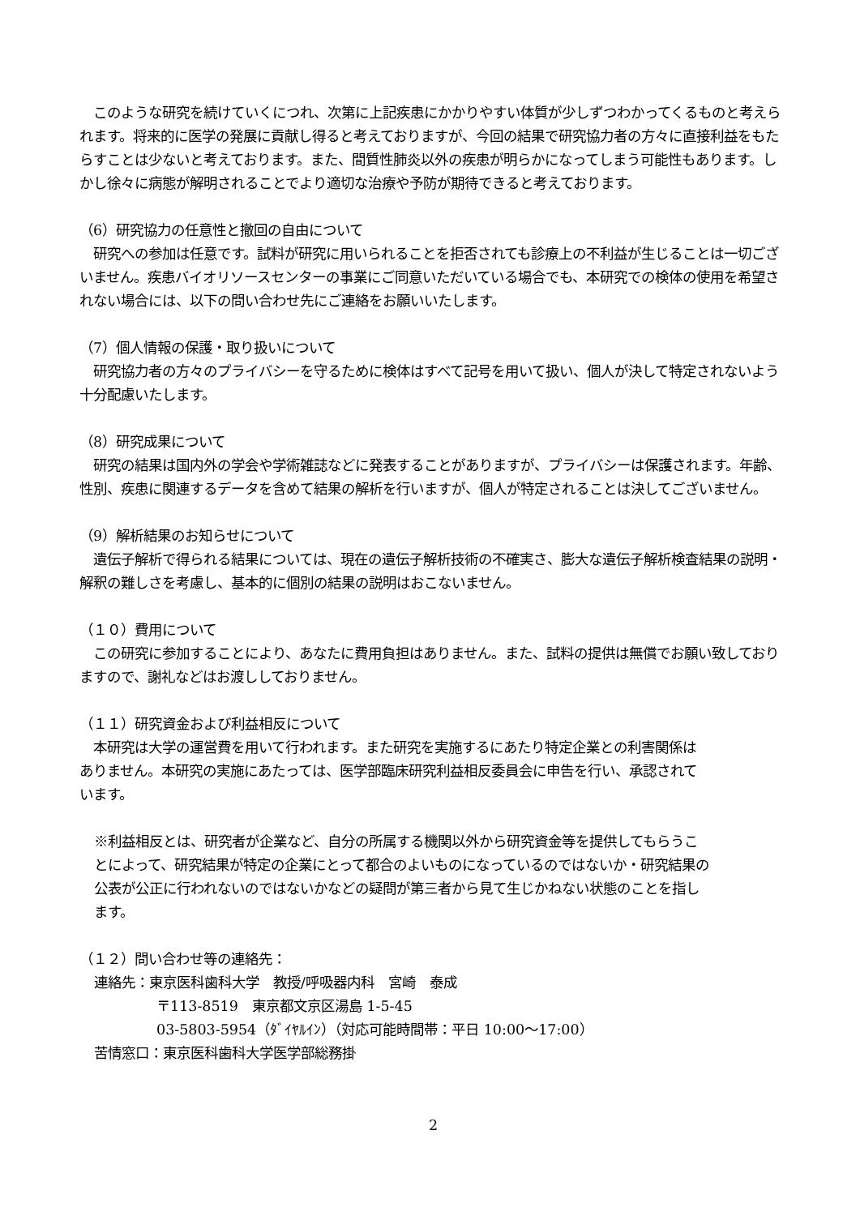このような研究を続けていくにつれ、次第に上記疾患にかかりやすい体質が少しずつわかってくるものと考えられます。将来的に医学の発展に貢献し得ると考えておりますが、今回の結果で研究協力者の方々に直接利益をもたらすことは少ないと考えております。また、間質性肺炎以外の疾患が明らかになってしまう可能性もあります。しかし徐々に病態が解明されることでより適切な治療や予防が期待できると考えております。
（6）研究協力の任意性と撤回の自由について
　研究への参加は任意です。試料が研究に用いられることを拒否されても診療上の不利益が生じることは一切ございません。疾患バイオリソースセンターの事業にご同意いただいている場合でも、本研究での検体の使用を希望されない場合には、以下の問い合わせ先にご連絡をお願いいたします。
（7）個人情報の保護・取り扱いについて
　研究協力者の方々のプライバシーを守るために検体はすべて記号を用いて扱い、個人が決して特定されないよう十分配慮いたします。
（8）研究成果について
　研究の結果は国内外の学会や学術雑誌などに発表することがありますが、プライバシーは保護されます。年齢、性別、疾患に関連するデータを含めて結果の解析を行いますが、個人が特定されることは決してございません。
（9）解析結果のお知らせについて
　遺伝子解析で得られる結果については、現在の遺伝子解析技術の不確実さ、膨大な遺伝子解析検査結果の説明・解釈の難しさを考慮し、基本的に個別の結果の説明はおこないません。
（１０）費用について
　この研究に参加することにより、あなたに費用負担はありません。また、試料の提供は無償でお願い致しておりますので、謝礼などはお渡ししておりません。
（１１）研究資金および利益相反について
　本研究は大学の運営費を用いて行われます。また研究を実施するにあたり特定企業との利害関係はありません。本研究の実施にあたっては、医学部臨床研究利益相反委員会に申告を行い、承認されています。
※利益相反とは、研究者が企業など、自分の所属する機関以外から研究資金等を提供してもらうことによって、研究結果が特定の企業にとって都合のよいものになっているのではないか・研究結果の公表が公正に行われないのではないかなどの疑問が第三者から見て生じかねない状態のことを指します。
（１２）問い合わせ等の連絡先：
連絡先：東京医科歯科大学　教授/呼吸器内科　宮崎　泰成
〒113-8519　東京都文京区湯島 1-5-45
03-5803-5954（ﾀﾞｲﾔﾙｲﾝ）（対応可能時間帯：平日 10:00～17:00）
苦情窓口：東京医科歯科大学医学部総務掛
2